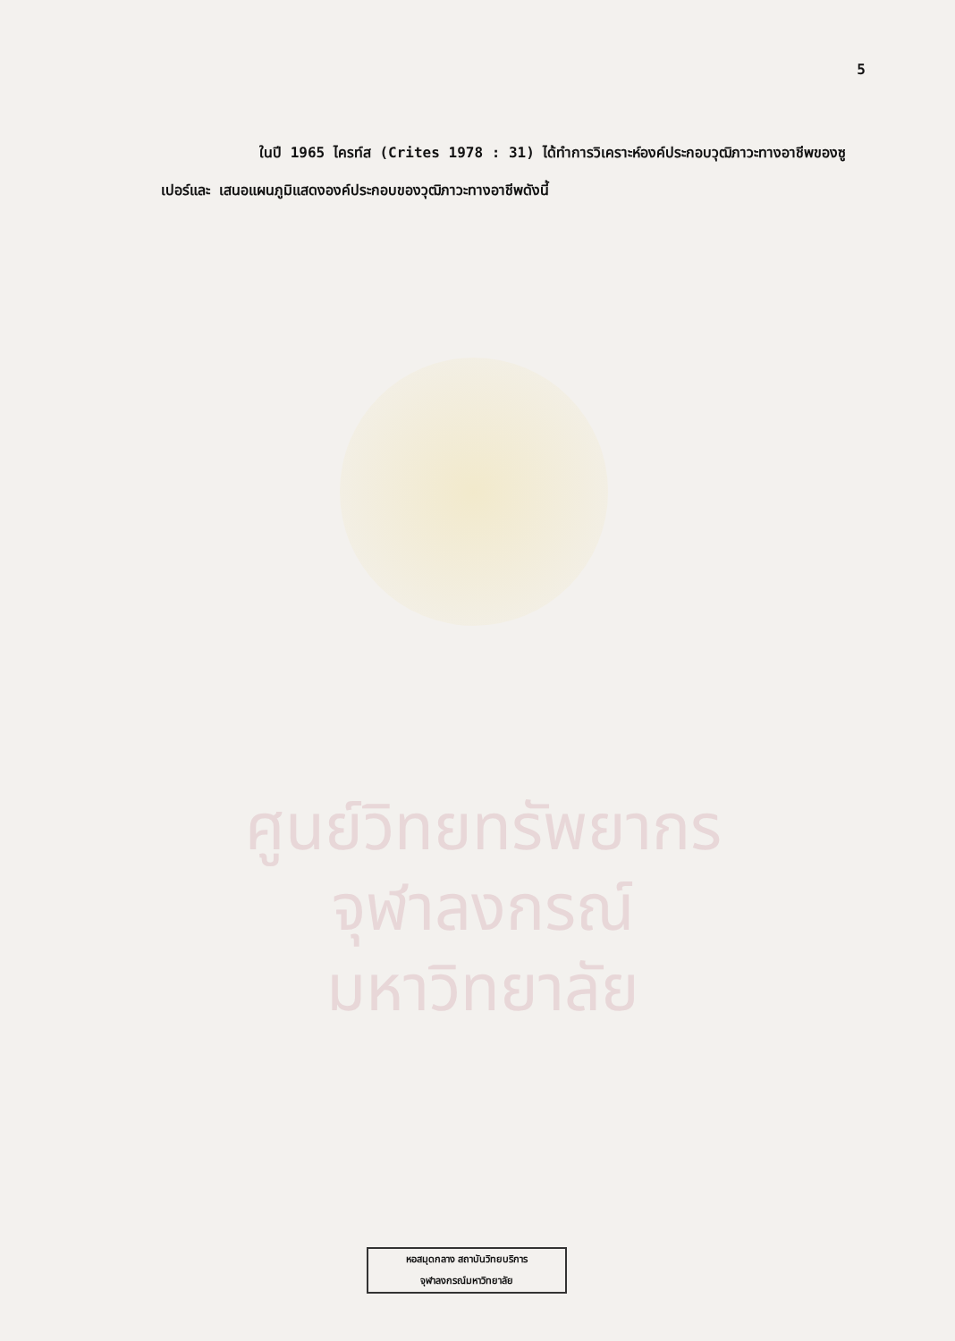5
ในปี 1965 ไครท์ส (Crites 1978 : 31) ได้ทำการวิเคราะห์องค์ประกอบวุฒิภาวะทางอาชีพของซูเปอร์และ เสนอแผนภูมิแสดงองค์ประกอบของวุฒิภาวะทางอาชีพดังนี้
ศูนย์วิทยทรัพยากร
จุฬาลงกรณ์มหาวิทยาลัย
หอสมุดกลาง สถาบันวิทยบริการ
จุฬาลงกรณ์มหาวิทยาลัย